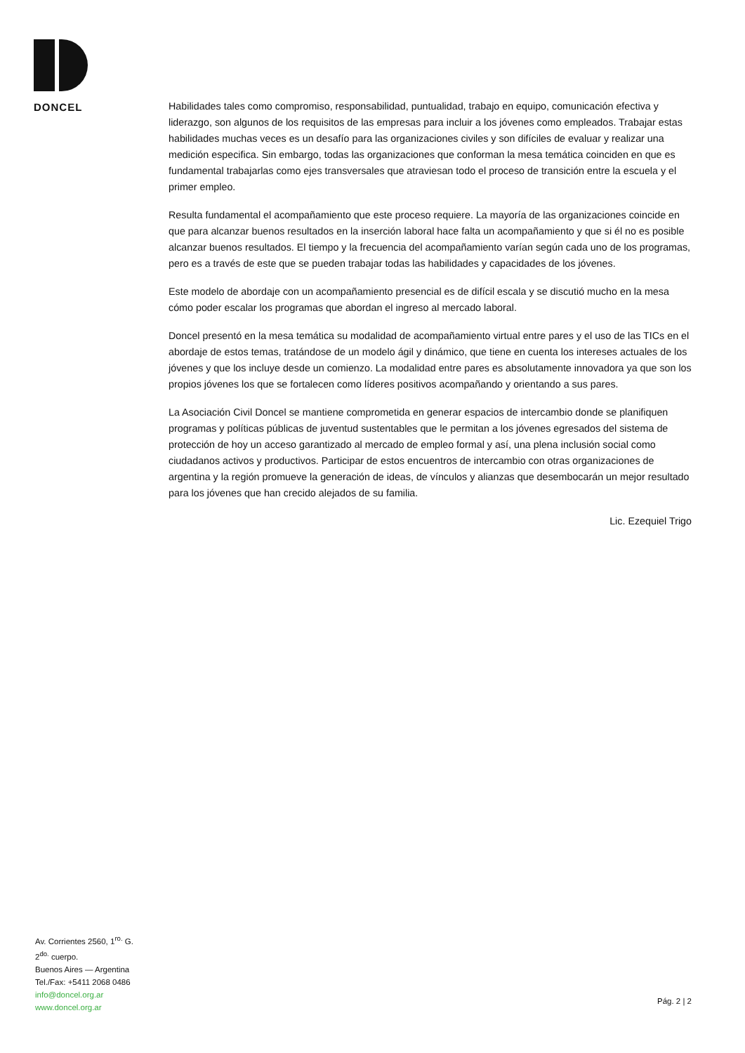DONCEL
Habilidades tales como compromiso, responsabilidad, puntualidad, trabajo en equipo, comunicación efectiva y liderazgo, son algunos de los requisitos de las empresas para incluir a los jóvenes como empleados. Trabajar estas habilidades muchas veces es un desafío para las organizaciones civiles y son difíciles de evaluar y realizar una medición especifica. Sin embargo, todas las organizaciones que conforman la mesa temática coinciden en que es fundamental trabajarlas como ejes transversales que atraviesan todo el proceso de transición entre la escuela y el primer empleo.
Resulta fundamental el acompañamiento que este proceso requiere. La mayoría de las organizaciones coincide en que para alcanzar buenos resultados en la inserción laboral hace falta un acompañamiento y que si él no es posible alcanzar buenos resultados. El tiempo y la frecuencia del acompañamiento varían según cada uno de los programas, pero es a través de este que se pueden trabajar todas las habilidades y capacidades de los jóvenes.
Este modelo de abordaje con un acompañamiento presencial es de difícil escala y se discutió mucho en la mesa cómo poder escalar los programas que abordan el ingreso al mercado laboral.
Doncel presentó en la mesa temática su modalidad de acompañamiento virtual entre pares y el uso de las TICs en el abordaje de estos temas, tratándose de un modelo ágil y dinámico, que tiene en cuenta los intereses actuales de los jóvenes y que los incluye desde un comienzo. La modalidad entre pares es absolutamente innovadora ya que son los propios jóvenes los que se fortalecen como líderes positivos acompañando y orientando a sus pares.
La Asociación Civil Doncel se mantiene comprometida en generar espacios de intercambio donde se planifiquen programas y políticas públicas de juventud sustentables que le permitan a los jóvenes egresados del sistema de protección de hoy un acceso garantizado al mercado de empleo formal y así, una plena inclusión social como ciudadanos activos y productivos. Participar de estos encuentros de intercambio con otras organizaciones de argentina y la región promueve la generación de ideas, de vínculos y alianzas que desembocarán un mejor resultado para los jóvenes que han crecido alejados de su familia.
Lic. Ezequiel Trigo
Av. Corrientes 2560, 1<sup>ro.</sup> G.
2<sup>do.</sup> cuerpo.
Buenos Aires — Argentina
Tel./Fax: +5411 2068 0486
info@doncel.org.ar
www.doncel.org.ar
Pág. 2 | 2